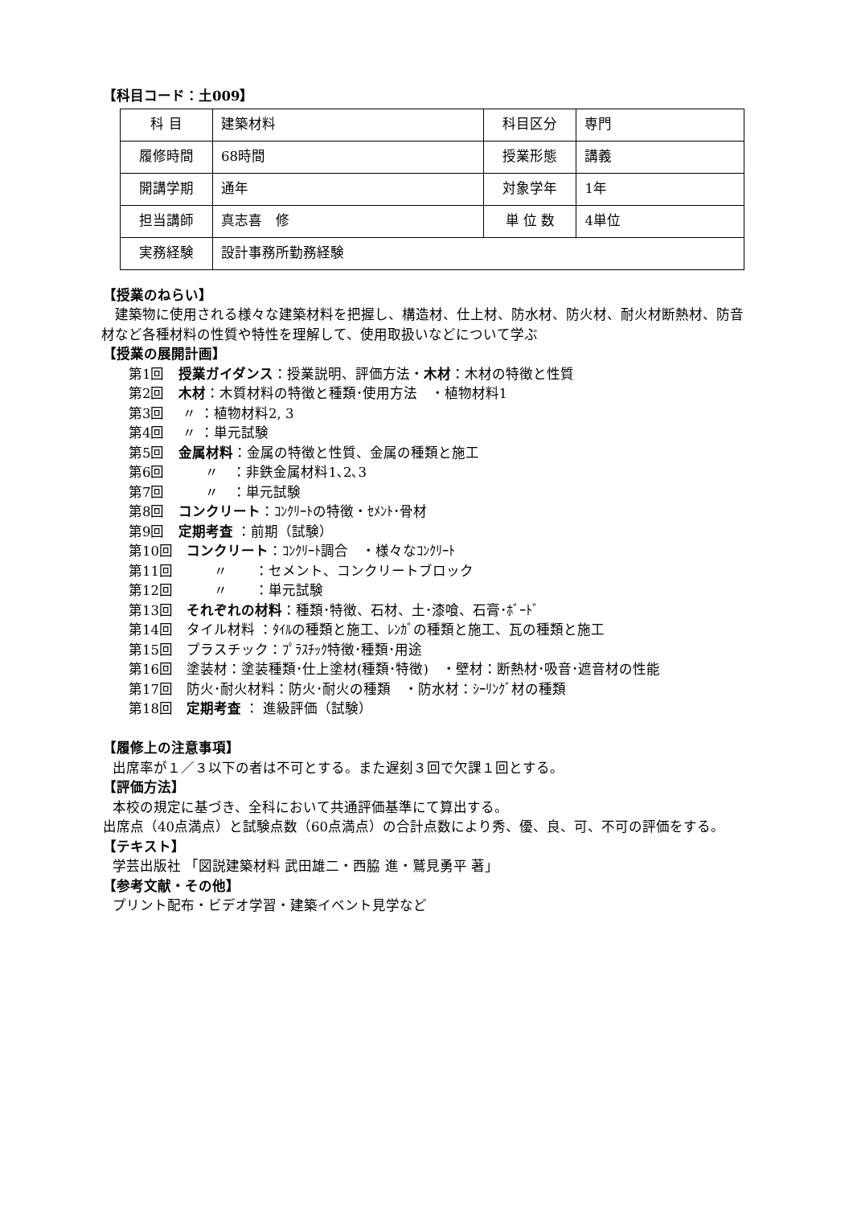【科目コード：土009】
| 科 目 | 建築材料 | 科目区分 | 専門 |
| 履修時間 | 68時間 | 授業形態 | 講義 |
| 開講学期 | 通年 | 対象学年 | 1年 |
| 担当講師 | 真志喜 修 | 単 位 数 | 4単位 |
| 実務経験 | 設計事務所勤務経験 | | |
【授業のねらい】
　建築物に使用される様々な建築材料を把握し、構造材、仕上材、防水材、防火材、耐火材断熱材、防音材など各種材料の性質や特性を理解して、使用取扱いなどについて学ぶ
【授業の展開計画】
第1回　授業ガイダンス：授業説明、評価方法・木材：木材の特徴と性質
第2回　木材：木質材料の特徴と種類･使用方法　・植物材料1
第3回　 〃 ：植物材料2, 3
第4回　 〃 ：単元試験
第5回　金属材料：金属の特徴と性質、金属の種類と施工
第6回　　　〃　：非鉄金属材料1､2､3
第7回　　　〃　：単元試験
第8回　コンクリート：ｺﾝｸﾘｰﾄの特徴・ｾﾒﾝﾄ･骨材
第9回　定期考査 ：前期（試験）
第10回　コンクリート：ｺﾝｸﾘｰﾄ調合　・様々なｺﾝｸﾘｰﾄ
第11回　　　〃　　：セメント、コンクリートブロック
第12回　　　〃　　：単元試験
第13回　それぞれの材料：種類･特徴、石材、土･漆喰、石膏･ﾎﾞｰﾄﾞ
第14回　タイル材料 ：ﾀｲﾙの種類と施工、ﾚﾝｶﾞの種類と施工、瓦の種類と施工
第15回　プラスチック：ﾌﾟﾗｽﾁｯｸ特徴･種類･用途
第16回　塗装材：塗装種類･仕上塗材(種類･特徴)　・壁材：断熱材･吸音･遮音材の性能
第17回　防火･耐火材料：防火･耐火の種類　・防水材：ｼｰﾘﾝｸﾞ材の種類
第18回　定期考査 ： 進級評価（試験）
【履修上の注意事項】
出席率が１／３以下の者は不可とする。また遅刻３回で欠課１回とする。
【評価方法】
本校の規定に基づき、全科において共通評価基準にて算出する。
出席点（40点満点）と試験点数（60点満点）の合計点数により秀、優、良、可、不可の評価をする。
【テキスト】
学芸出版社 「図説建築材料 武田雄二・西脇 進・鷲見勇平 著」
【参考文献・その他】
プリント配布・ビデオ学習・建築イベント見学など